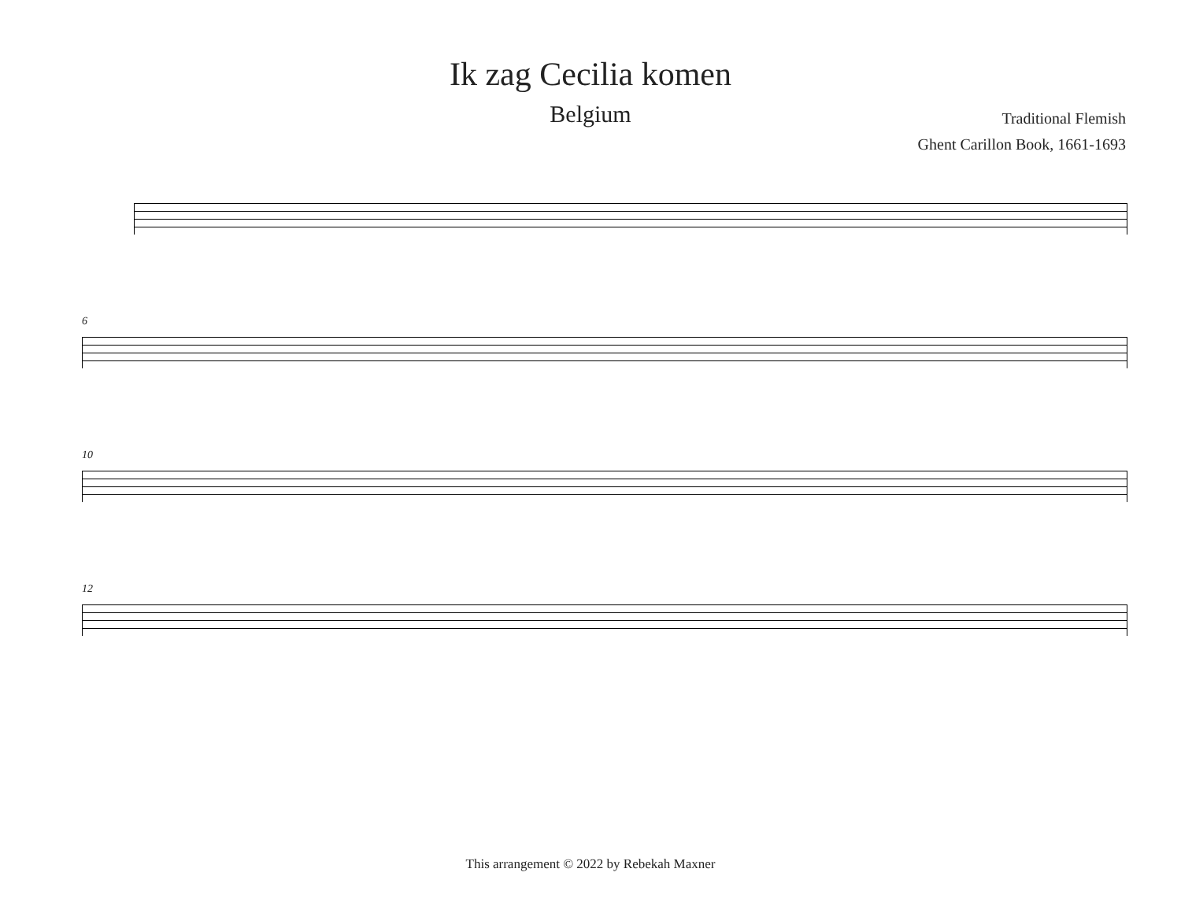Ik zag Cecilia komen
Belgium
Traditional Flemish
Ghent Carillon Book, 1661-1693
6
10
12
This arrangement © 2022 by Rebekah Maxner